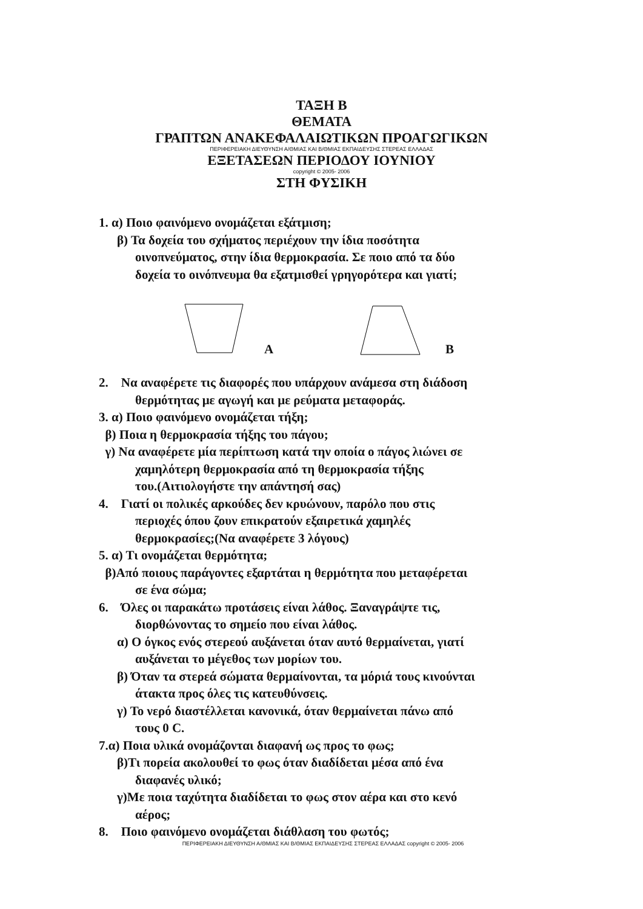ΤΑΞΗ Β
ΘΕΜΑΤΑ
ΓΡΑΠΤΩΝ ΑΝΑΚΕΦΑΛΑΙΩΤΙΚΩΝ ΠΡΟΑΓΩΓΙΚΩΝ
ΠΕΡΙΦΕΡΕΙΑΚΗ ΔΙΕΥΘΥΝΣΗ Α/ΘΜΙΑΣ ΚΑΙ Β/ΘΜΙΑΣ ΕΚΠΑΙΔΕΥΣΗΣ ΣΤΕΡΕΑΣ ΕΛΛΑΔΑΣ
ΕΞΕΤΑΣΕΩΝ ΠΕΡΙΟΔΟΥ ΙΟΥΝΙΟΥ
copyright © 2005- 2006
ΣΤΗ ΦΥΣΙΚΗ
1. α) Ποιο φαινόμενο ονομάζεται εξάτμιση;
β) Τα δοχεία του σχήματος περιέχουν την ίδια ποσότητα
οινοπνεύματος, στην ίδια θερμοκρασία. Σε ποιο από τα δύο
δοχεία το οινόπνευμα θα εξατμισθεί γρηγορότερα και γιατί;
Α Β
2. Να αναφέρετε τις διαφορές που υπάρχουν ανάμεσα στη διάδοση
θερμότητας με αγωγή και με ρεύματα μεταφοράς.
3. α) Ποιο φαινόμενο ονομάζεται τήξη;
β) Ποια η θερμοκρασία τήξης του πάγου;
γ) Να αναφέρετε μία περίπτωση κατά την οποία ο πάγος λιώνει σε
χαμηλότερη θερμοκρασία από τη θερμοκρασία τήξης
του.(Αιτιολογήστε την απάντησή σας)
4. Γιατί οι πολικές αρκούδες δεν κρυώνουν, παρόλο που στις
περιοχές όπου ζουν επικρατούν εξαιρετικά χαμηλές
θερμοκρασίες;(Να αναφέρετε 3 λόγους)
5. α) Τι ονομάζεται θερμότητα;
β)Από ποιους παράγοντες εξαρτάται η θερμότητα που μεταφέρεται
σε ένα σώμα;
6. Όλες οι παρακάτω προτάσεις είναι λάθος. Ξαναγράψτε τις,
διορθώνοντας το σημείο που είναι λάθος.
α) Ο όγκος ενός στερεού αυξάνεται όταν αυτό θερμαίνεται, γιατί
αυξάνεται το μέγεθος των μορίων του.
β) Όταν τα στερεά σώματα θερμαίνονται, τα μόριά τους κινούνται
άτακτα προς όλες τις κατευθύνσεις.
γ) Το νερό διαστέλλεται κανονικά, όταν θερμαίνεται πάνω από
τους 0 C.
7.α) Ποια υλικά ονομάζονται διαφανή ως προς το φως;
β)Τι πορεία ακολουθεί το φως όταν διαδίδεται μέσα από ένα
διαφανές υλικό;
γ)Με ποια ταχύτητα διαδίδεται το φως στον αέρα και στο κενό
αέρος;
8. Ποιο φαινόμενο ονομάζεται διάθλαση του φωτός;
ΠΕΡΙΦΕΡΕΙΑΚΗ ΔΙΕΥΘΥΝΣΗ Α/ΘΜΙΑΣ ΚΑΙ Β/ΘΜΙΑΣ ΕΚΠΑΙΔΕΥΣΗΣ ΣΤΕΡΕΑΣ ΕΛΛΑΔΑΣ copyright © 2005- 2006